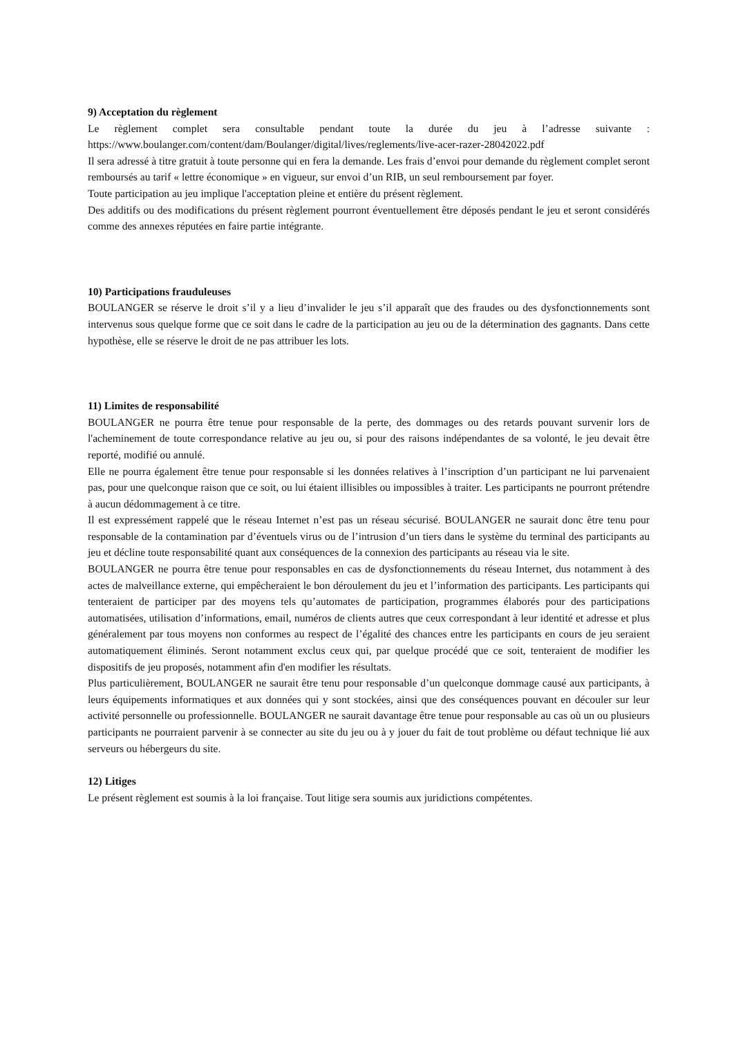9) Acceptation du règlement
Le règlement complet sera consultable pendant toute la durée du jeu à l’adresse suivante : https://www.boulanger.com/content/dam/Boulanger/digital/lives/reglements/live-acer-razer-28042022.pdf
Il sera adressé à titre gratuit à toute personne qui en fera la demande. Les frais d’envoi pour demande du règlement complet seront remboursés au tarif « lettre économique » en vigueur, sur envoi d’un RIB, un seul remboursement par foyer.
Toute participation au jeu implique l'acceptation pleine et entière du présent règlement.
Des additifs ou des modifications du présent règlement pourront éventuellement être déposés pendant le jeu et seront considérés comme des annexes réputées en faire partie intégrante.
10) Participations frauduleuses
BOULANGER se réserve le droit s’il y a lieu d’invalider le jeu s’il apparaît que des fraudes ou des dysfonctionnements sont intervenus sous quelque forme que ce soit dans le cadre de la participation au jeu ou de la détermination des gagnants. Dans cette hypothèse, elle se réserve le droit de ne pas attribuer les lots.
11) Limites de responsabilité
BOULANGER ne pourra être tenue pour responsable de la perte, des dommages ou des retards pouvant survenir lors de l'acheminement de toute correspondance relative au jeu ou, si pour des raisons indépendantes de sa volonté, le jeu devait être reporté, modifié ou annulé.
Elle ne pourra également être tenue pour responsable si les données relatives à l’inscription d’un participant ne lui parvenaient pas, pour une quelconque raison que ce soit, ou lui étaient illisibles ou impossibles à traiter. Les participants ne pourront prétendre à aucun dédommagement à ce titre.
Il est expressément rappelé que le réseau Internet n’est pas un réseau sécurisé. BOULANGER ne saurait donc être tenu pour responsable de la contamination par d’éventuels virus ou de l’intrusion d’un tiers dans le système du terminal des participants au jeu et décline toute responsabilité quant aux conséquences de la connexion des participants au réseau via le site.
BOULANGER ne pourra être tenue pour responsables en cas de dysfonctionnements du réseau Internet, dus notamment à des actes de malveillance externe, qui empêcheraient le bon déroulement du jeu et l’information des participants. Les participants qui tenteraient de participer par des moyens tels qu’automates de participation, programmes élaborés pour des participations automatisées, utilisation d’informations, email, numéros de clients autres que ceux correspondant à leur identité et adresse et plus généralement par tous moyens non conformes au respect de l’égalité des chances entre les participants en cours de jeu seraient automatiquement éliminés. Seront notamment exclus ceux qui, par quelque procédé que ce soit, tenteraient de modifier les dispositifs de jeu proposés, notamment afin d'en modifier les résultats.
Plus particulièrement, BOULANGER ne saurait être tenu pour responsable d’un quelconque dommage causé aux participants, à leurs équipements informatiques et aux données qui y sont stockées, ainsi que des conséquences pouvant en découler sur leur activité personnelle ou professionnelle. BOULANGER ne saurait davantage être tenue pour responsable au cas où un ou plusieurs participants ne pourraient parvenir à se connecter au site du jeu ou à y jouer du fait de tout problème ou défaut technique lié aux serveurs ou hébergeurs du site.
12) Litiges
Le présent règlement est soumis à la loi française. Tout litige sera soumis aux juridictions compétentes.